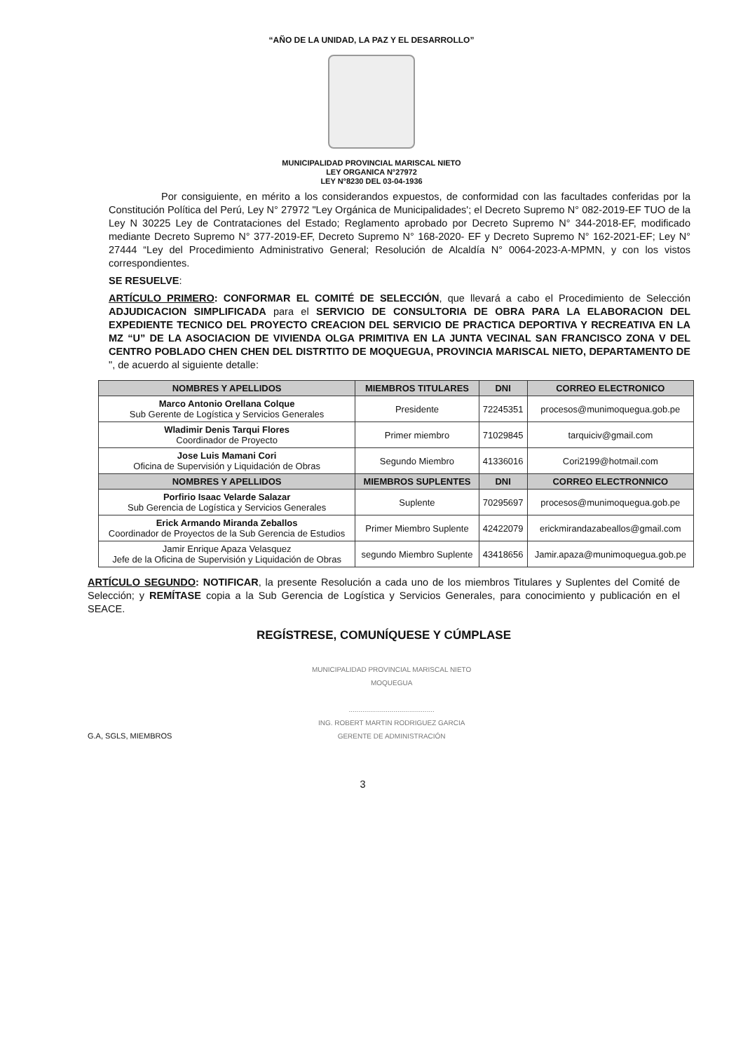“AÑO DE LA UNIDAD, LA PAZ Y EL DESARROLLO”
MUNICIPALIDAD PROVINCIAL MARISCAL NIETO
LEY ORGANICA N°27972
LEY N°8230 DEL 03-04-1936
Por consiguiente, en mérito a los considerandos expuestos, de conformidad con las facultades conferidas por la Constitución Política del Perú, Ley N° 27972 "Ley Orgánica de Municipalidades'; el Decreto Supremo N° 082-2019-EF TUO de la Ley N 30225 Ley de Contrataciones del Estado; Reglamento aprobado por Decreto Supremo N° 344-2018-EF, modificado mediante Decreto Supremo N° 377-2019-EF, Decreto Supremo N° 168-2020- EF y Decreto Supremo N° 162-2021-EF; Ley N° 27444 “Ley del Procedimiento Administrativo General; Resolución de Alcaldía N° 0064-2023-A-MPMN, y con los vistos correspondientes.
SE RESUELVE:
ARTÍCULO PRIMERO: CONFORMAR EL COMITÉ DE SELECCIÓN, que llevará a cabo el Procedimiento de Selección ADJUDICACION SIMPLIFICADA para el SERVICIO DE CONSULTORIA DE OBRA PARA LA ELABORACION DEL EXPEDIENTE TECNICO DEL PROYECTO CREACION DEL SERVICIO DE PRACTICA DEPORTIVA Y RECREATIVA EN LA MZ “U” DE LA ASOCIACION DE VIVIENDA OLGA PRIMITIVA EN LA JUNTA VECINAL SAN FRANCISCO ZONA V DEL CENTRO POBLADO CHEN CHEN DEL DISTRTITO DE MOQUEGUA, PROVINCIA MARISCAL NIETO, DEPARTAMENTO DE ", de acuerdo al siguiente detalle:
| NOMBRES Y APELLIDOS | MIEMBROS TITULARES | DNI | CORREO ELECTRONICO |
| --- | --- | --- | --- |
| Marco Antonio Orellana Colque Sub Gerente de Logística y Servicios Generales | Presidente | 72245351 | procesos@munimoquegua.gob.pe |
| Wladimir Denis Tarqui Flores Coordinador de Proyecto | Primer miembro | 71029845 | tarquiciv@gmail.com |
| Jose Luis Mamani Cori Oficina de Supervisión y Liquidación de Obras | Segundo Miembro | 41336016 | Cori2199@hotmail.com |
| NOMBRES Y APELLIDOS | MIEMBROS SUPLENTES | DNI | CORREO ELECTRONNICO |
| Porfirio Isaac Velarde Salazar Sub Gerencia de Logística y Servicios Generales | Suplente | 70295697 | procesos@munimoquegua.gob.pe |
| Erick Armando Miranda Zeballos Coordinador de Proyectos de la Sub Gerencia de Estudios | Primer Miembro Suplente | 42422079 | erickmirandazabeallos@gmail.com |
| Jamir Enrique Apaza Velasquez Jefe de la Oficina de Supervisión y Liquidación de Obras | segundo Miembro Suplente | 43418656 | Jamir.apaza@munimoquegua.gob.pe |
ARTÍCULO SEGUNDO: NOTIFICAR, la presente Resolución a cada uno de los miembros Titulares y Suplentes del Comité de Selección; y REMÍTASE copia a la Sub Gerencia de Logística y Servicios Generales, para conocimiento y publicación en el SEACE.
REGÍSTRESE, COMUNÍQUESE Y CÚMPLASE
G.A, SGLS, MIEMBROS
MUNICIPALIDAD PROVINCIAL MARISCAL NIETO
MOQUEGUA
............................................
ING. ROBERT MARTIN RODRIGUEZ GARCIA
GERENTE DE ADMINISTRACIÓN
3